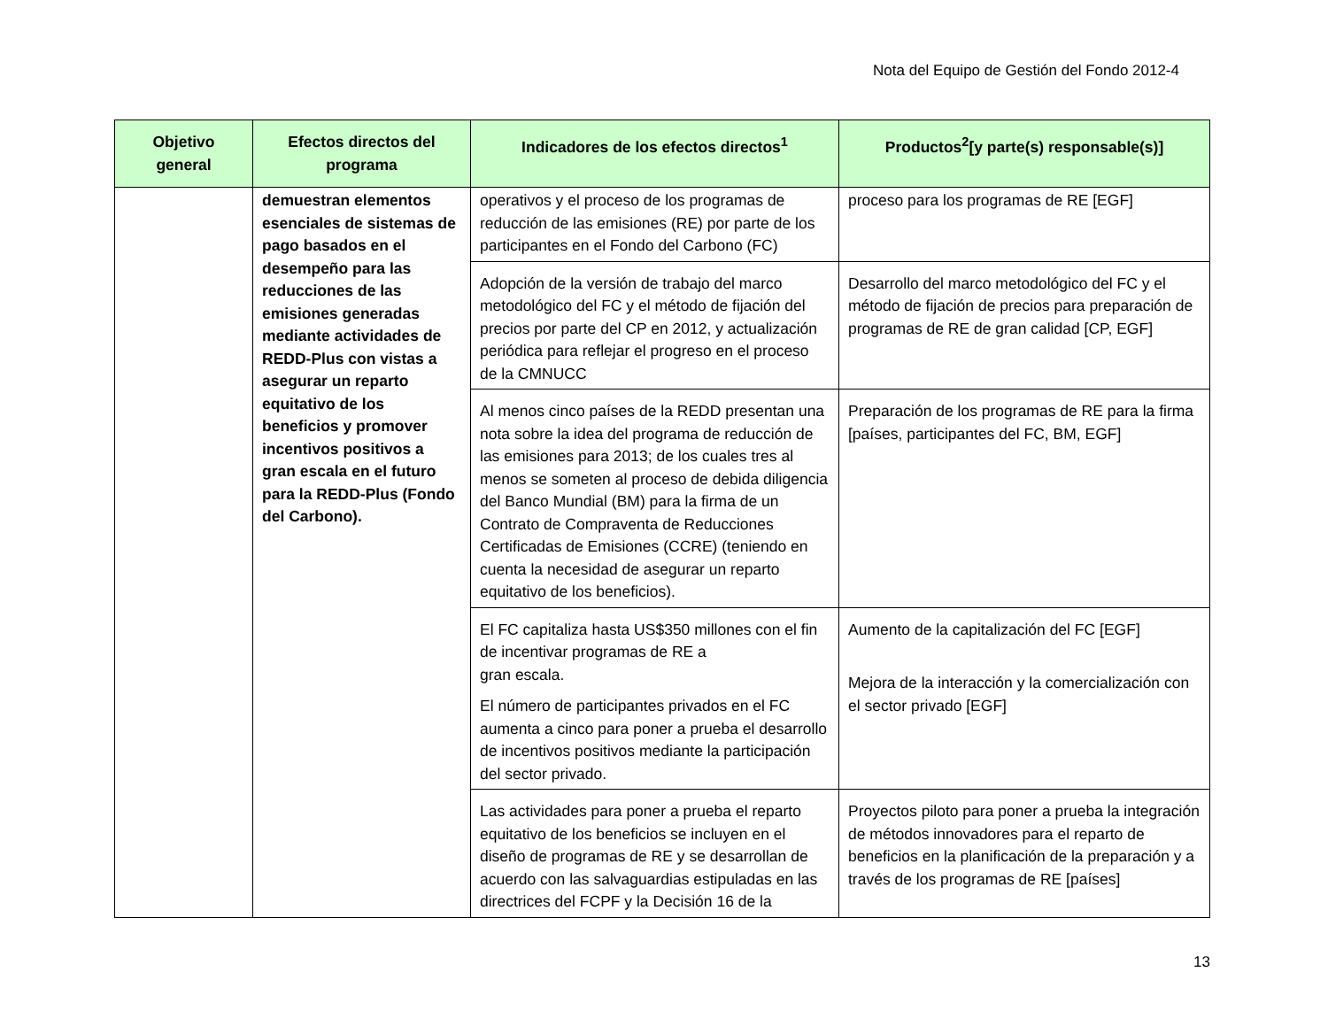Nota del Equipo de Gestión del Fondo 2012-4
| Objetivo general | Efectos directos del programa | Indicadores de los efectos directos<sup>1</sup> | Productos<sup>2</sup>[y parte(s) responsable(s)] |
| --- | --- | --- | --- |
| | demuestran elementos esenciales de sistemas de pago basados en el desempeño para las reducciones de las emisiones generadas mediante actividades de REDD-Plus con vistas a asegurar un reparto equitativo de los beneficios y promover incentivos positivos a gran escala en el futuro para la REDD-Plus (Fondo del Carbono). | operativos y el proceso de los programas de reducción de las emisiones (RE) por parte de los participantes en el Fondo del Carbono (FC) | proceso para los programas de RE [EGF] |
| | | Adopción de la versión de trabajo del marco metodológico del FC y el método de fijación del precios por parte del CP en 2012, y actualización periódica para reflejar el progreso en el proceso de la CMNUCC | Desarrollo del marco metodológico del FC y el método de fijación de precios para preparación de programas de RE de gran calidad [CP, EGF] |
| | | Al menos cinco países de la REDD presentan una nota sobre la idea del programa de reducción de las emisiones para 2013; de los cuales tres al menos se someten al proceso de debida diligencia del Banco Mundial (BM) para la firma de un Contrato de Compraventa de Reducciones Certificadas de Emisiones (CCRE) (teniendo en cuenta la necesidad de asegurar un reparto equitativo de los beneficios). | Preparación de los programas de RE para la firma [países, participantes del FC, BM, EGF] |
| | | El FC capitaliza hasta US$350 millones con el fin de incentivar programas de RE a gran escala. El número de participantes privados en el FC aumenta a cinco para poner a prueba el desarrollo de incentivos positivos mediante la participación del sector privado. | Aumento de la capitalización del FC [EGF] Mejora de la interacción y la comercialización con el sector privado [EGF] |
| | | Las actividades para poner a prueba el reparto equitativo de los beneficios se incluyen en el diseño de programas de RE y se desarrollan de acuerdo con las salvaguardias estipuladas en las directrices del FCPF y la Decisión 16 de la | Proyectos piloto para poner a prueba la integración de métodos innovadores para el reparto de beneficios en la planificación de la preparación y a través de los programas de RE [países] |
13